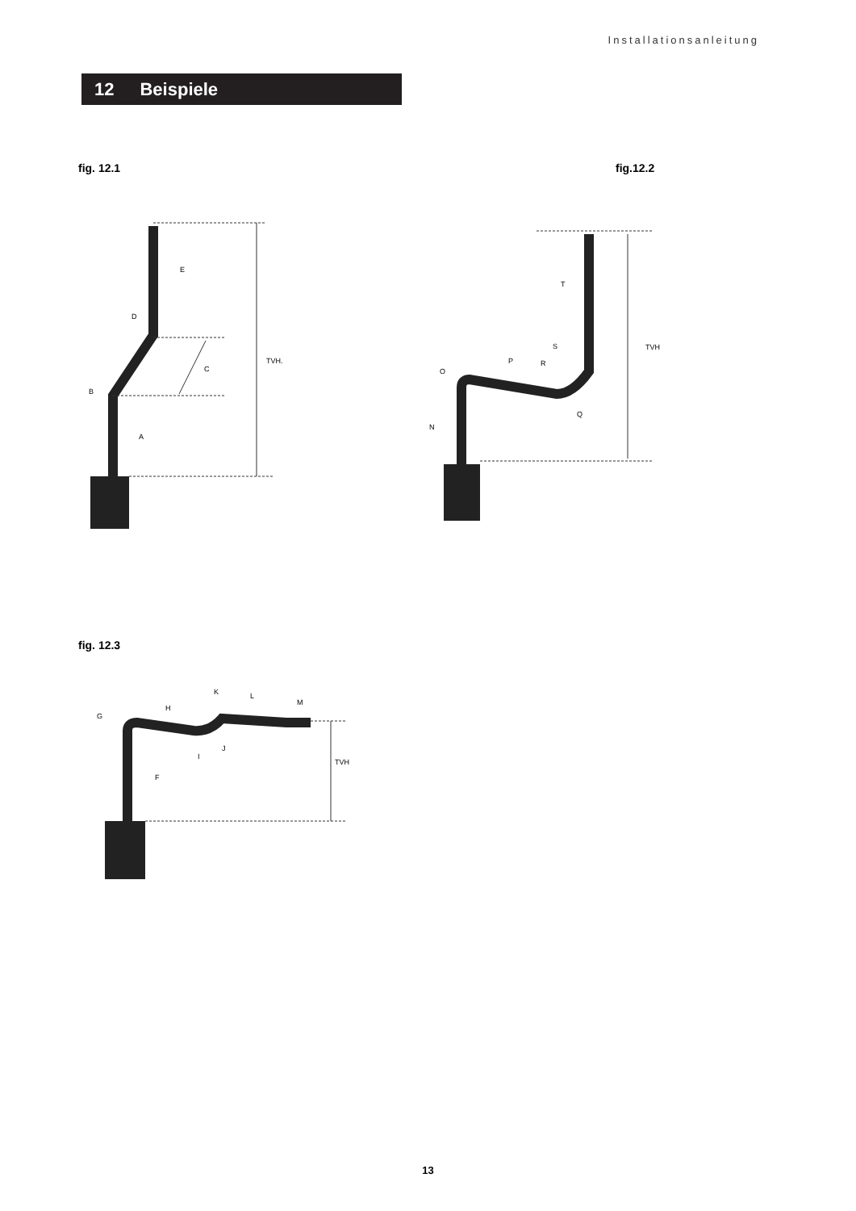Installationsanleitung
12 Beispiele
fig. 12.1 fig.12.2
E
D
C
B
A
TVH.
T
S
TVH
R
P
O
Q
N
fig. 12.3
G
H
K
L
M
I
J
F
TVH
13